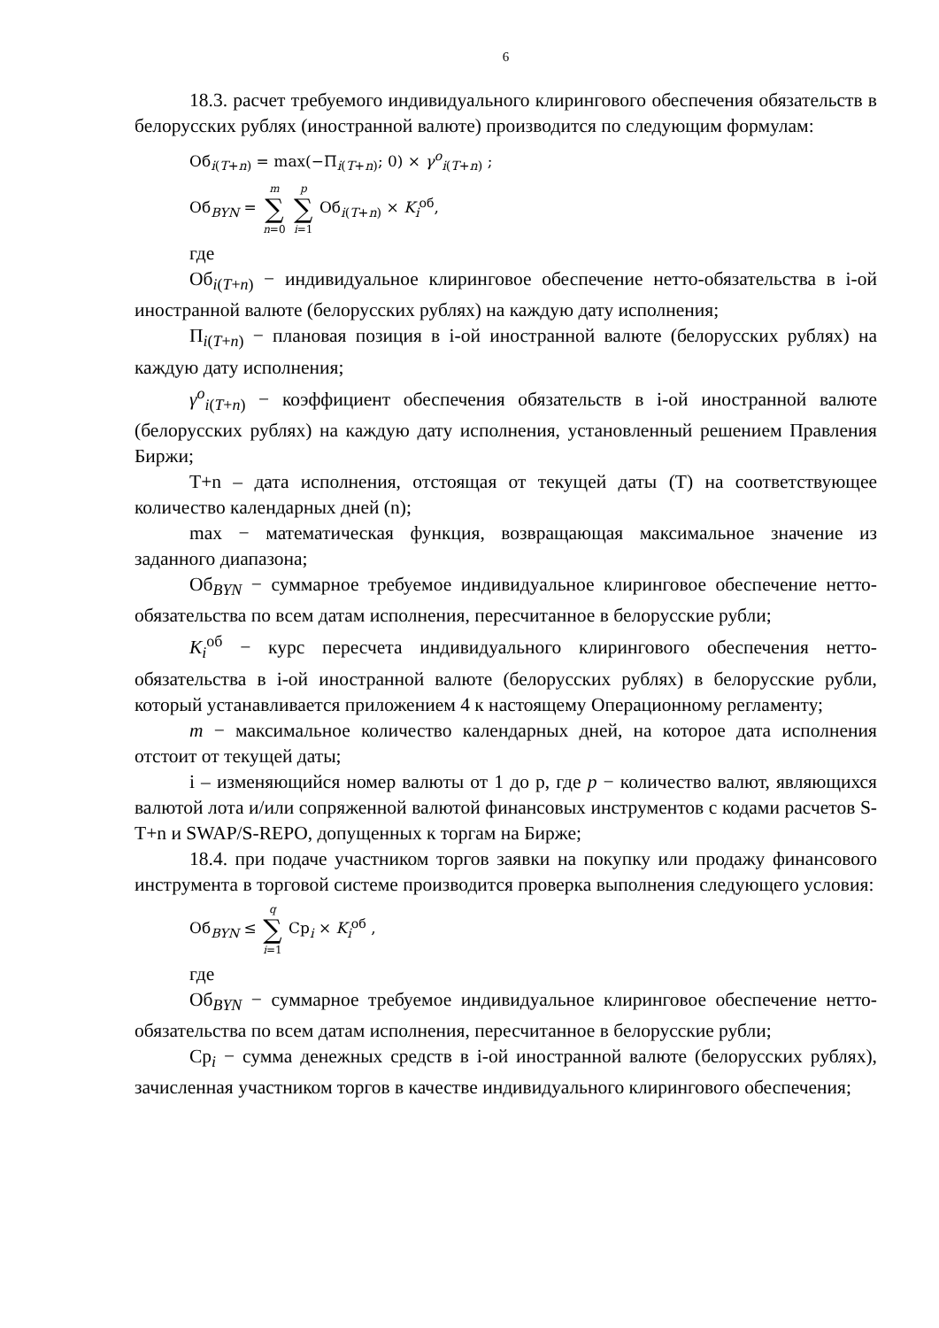6
18.3. расчет требуемого индивидуального клирингового обеспечения обязательств в белорусских рублях (иностранной валюте) производится по следующим формулам:
Об<sub>i(T+n)</sub> = max(−П<sub>i(T+n)</sub>; 0) × γ<sup>o</sup><sub>i(T+n)</sub> ;
Об<sub>BYN</sub> = m ∑ n=0 p ∑ i=1 Об<sub>i(T+n)</sub> × K<sub>i</sub><sup>об</sup>,
где
Об<sub>i(T+n)</sub> − индивидуальное клиринговое обеспечение нетто-обязательства в i-ой иностранной валюте (белорусских рублях) на каждую дату исполнения;
П<sub>i(T+n)</sub> − плановая позиция в i-ой иностранной валюте (белорусских рублях) на каждую дату исполнения;
γ<sup>o</sup><sub>i(T+n)</sub> − коэффициент обеспечения обязательств в i-ой иностранной валюте (белорусских рублях) на каждую дату исполнения, установленный решением Правления Биржи;
T+n – дата исполнения, отстоящая от текущей даты (T) на соответствующее количество календарных дней (n);
max − математическая функция, возвращающая максимальное значение из заданного диапазона;
Об<sub>BYN</sub> − суммарное требуемое индивидуальное клиринговое обеспечение нетто-обязательства по всем датам исполнения, пересчитанное в белорусские рубли;
K<sub>i</sub><sup>об</sup> − курс пересчета индивидуального клирингового обеспечения нетто-обязательства в i-ой иностранной валюте (белорусских рублях) в белорусские рубли, который устанавливается приложением 4 к настоящему Операционному регламенту;
m − максимальное количество календарных дней, на которое дата исполнения отстоит от текущей даты;
i – изменяющийся номер валюты от 1 до p, где p − количество валют, являющихся валютой лота и/или сопряженной валютой финансовых инструментов с кодами расчетов S-T+n и SWAP/S-REPO, допущенных к торгам на Бирже;
18.4. при подаче участником торгов заявки на покупку или продажу финансового инструмента в торговой системе производится проверка выполнения следующего условия:
Об<sub>BYN</sub> ≤ q ∑ i=1 Ср<sub>i</sub> × K<sub>i</sub><sup>об</sup> ,
где
Об<sub>BYN</sub> − суммарное требуемое индивидуальное клиринговое обеспечение нетто-обязательства по всем датам исполнения, пересчитанное в белорусские рубли;
Ср<sub>i</sub> − сумма денежных средств в i-ой иностранной валюте (белорусских рублях), зачисленная участником торгов в качестве индивидуального клирингового обеспечения;